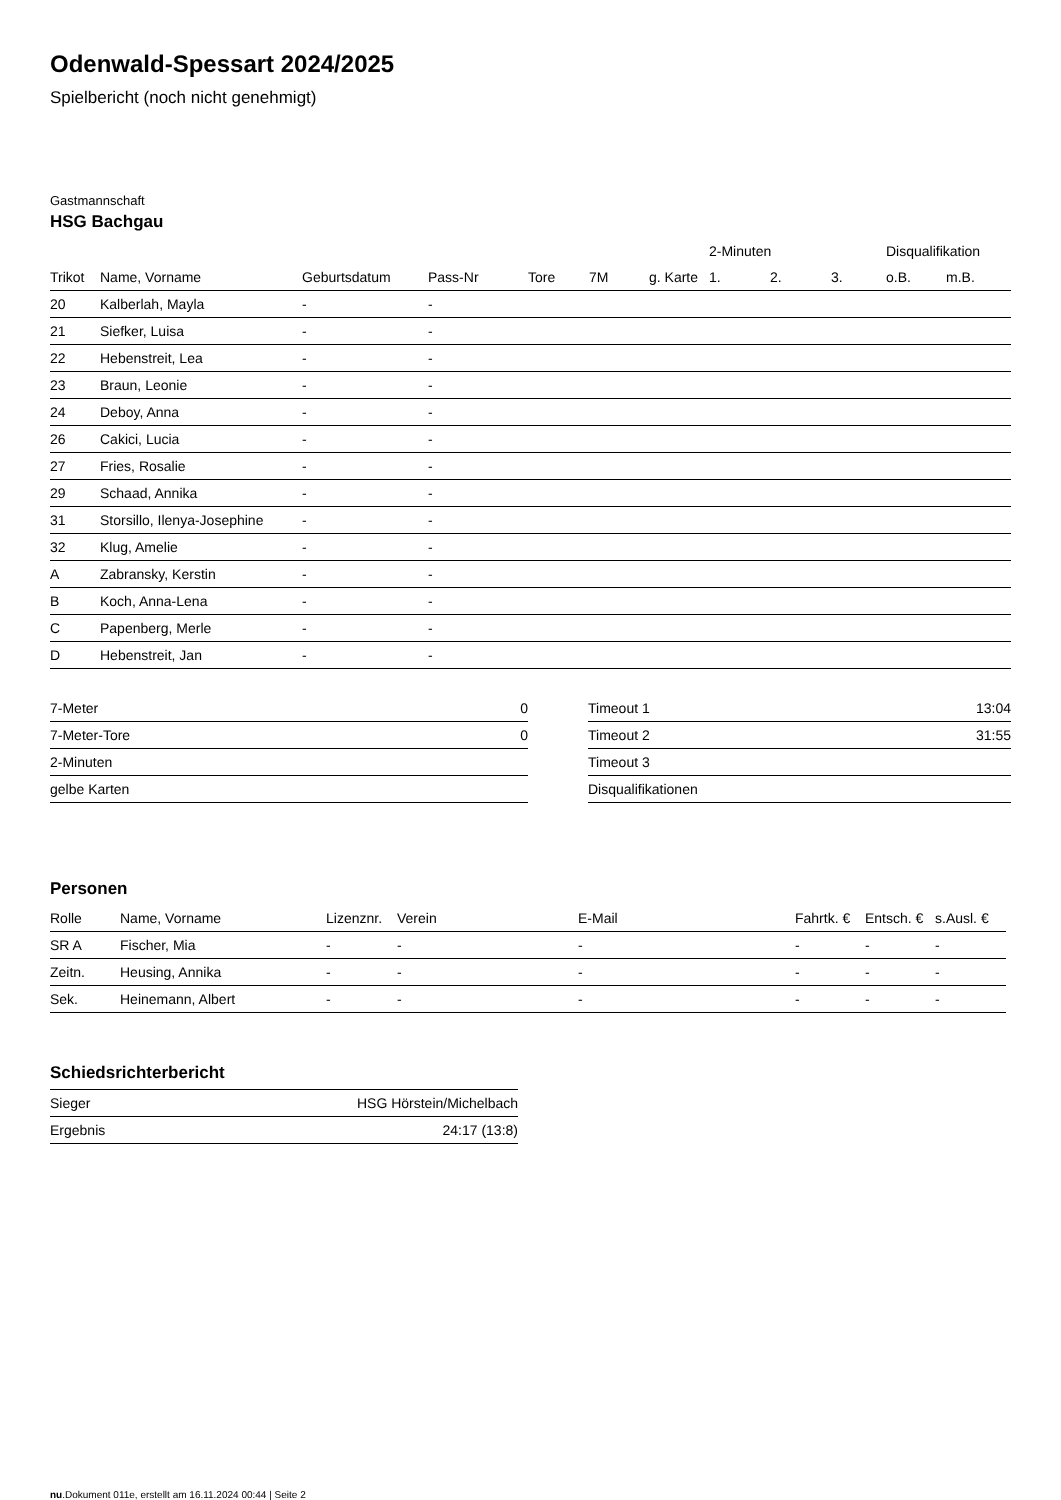Odenwald-Spessart 2024/2025
Spielbericht (noch nicht genehmigt)
Gastmannschaft
HSG Bachgau
| | | | | | | | 2-Minuten | | | Disqualifikation | |
| --- | --- | --- | --- | --- | --- | --- | --- | --- | --- | --- | --- |
| Trikot | Name, Vorname | Geburtsdatum | Pass-Nr | Tore | 7M | g. Karte | 1. | 2. | 3. | o.B. | m.B. |
| 20 | Kalberlah, Mayla | - | - | | | | | | | | |
| 21 | Siefker, Luisa | - | - | | | | | | | | |
| 22 | Hebenstreit, Lea | - | - | | | | | | | | |
| 23 | Braun, Leonie | - | - | | | | | | | | |
| 24 | Deboy, Anna | - | - | | | | | | | | |
| 26 | Cakici, Lucia | - | - | | | | | | | | |
| 27 | Fries, Rosalie | - | - | | | | | | | | |
| 29 | Schaad, Annika | - | - | | | | | | | | |
| 31 | Storsillo, Ilenya-Josephine | - | - | | | | | | | | |
| 32 | Klug, Amelie | - | - | | | | | | | | |
| A | Zabransky, Kerstin | - | - | | | | | | | | |
| B | Koch, Anna-Lena | - | - | | | | | | | | |
| C | Papenberg, Merle | - | - | | | | | | | | |
| D | Hebenstreit, Jan | - | - | | | | | | | | |
| 7-Meter | 0 |
| 7-Meter-Tore | 0 |
| 2-Minuten | |
| gelbe Karten | |
| Timeout 1 | 13:04 |
| Timeout 2 | 31:55 |
| Timeout 3 | |
| Disqualifikationen | |
Personen
| Rolle | Name, Vorname | Lizenznr. | Verein | E-Mail | Fahrtk. € | Entsch. € | s.Ausl. € |
| --- | --- | --- | --- | --- | --- | --- | --- |
| SR A | Fischer, Mia | - | - | - | - | - | - |
| Zeitn. | Heusing, Annika | - | - | - | - | - | - |
| Sek. | Heinemann, Albert | - | - | - | - | - | - |
Schiedsrichterbericht
| Sieger | HSG Hörstein/Michelbach |
| Ergebnis | 24:17 (13:8) |
nu.Dokument 011e, erstellt am 16.11.2024 00:44 | Seite 2